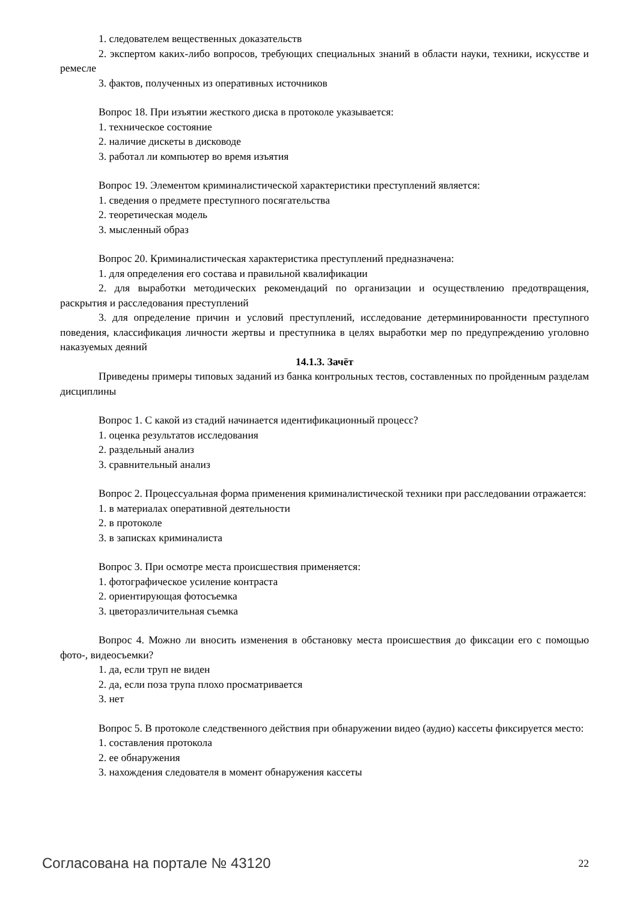1. следователем вещественных доказательств
2. экспертом каких-либо вопросов, требующих специальных знаний в области науки, техники, искусстве и ремесле
3. фактов, полученных из оперативных источников
Вопрос 18. При изъятии жесткого диска в протоколе указывается:
1. техническое состояние
2. наличие дискеты в дисководе
3. работал ли компьютер во время изъятия
Вопрос 19. Элементом криминалистической характеристики преступлений является:
1. сведения о предмете преступного посягательства
2. теоретическая модель
3. мысленный образ
Вопрос 20. Криминалистическая характеристика преступлений предназначена:
1. для определения его состава и правильной квалификации
2. для выработки методических рекомендаций по организации и осуществлению предотвращения, раскрытия и расследования преступлений
3. для определение причин и условий преступлений, исследование детерминированности преступного поведения, классификация личности жертвы и преступника в целях выработки мер по предупреждению уголовно наказуемых деяний
14.1.3. Зачёт
Приведены примеры типовых заданий из банка контрольных тестов, составленных по пройденным разделам дисциплины
Вопрос 1. С какой из стадий начинается идентификационный процесс?
1. оценка результатов исследования
2. раздельный анализ
3. сравнительный анализ
Вопрос 2. Процессуальная форма применения криминалистической техники при расследовании отражается:
1. в материалах оперативной деятельности
2. в протоколе
3. в записках криминалиста
Вопрос 3. При осмотре места происшествия применяется:
1. фотографическое усиление контраста
2. ориентирующая фотосъемка
3. цветоразличительная съемка
Вопрос 4. Можно ли вносить изменения в обстановку места происшествия до фиксации его с помощью фото-, видеосъемки?
1. да, если труп не виден
2. да, если поза трупа плохо просматривается
3. нет
Вопрос 5. В протоколе следственного действия при обнаружении видео (аудио) кассеты фиксируется место:
1. составления протокола
2. ее обнаружения
3. нахождения следователя в момент обнаружения кассеты
Согласована на портале № 43120 22